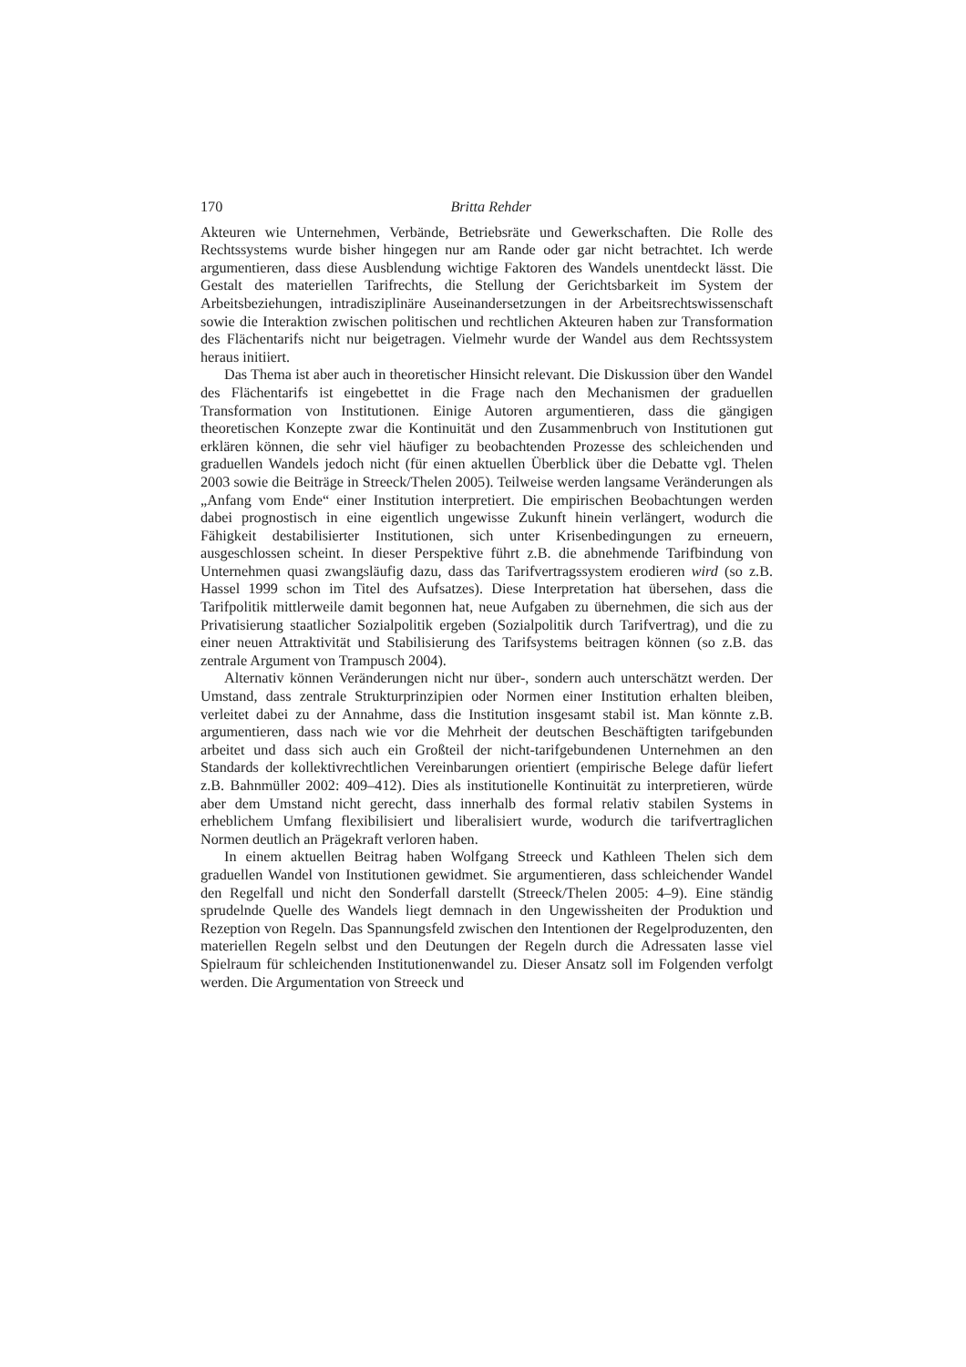170 Britta Rehder
Akteuren wie Unternehmen, Verbände, Betriebsräte und Gewerkschaften. Die Rolle des Rechtssystems wurde bisher hingegen nur am Rande oder gar nicht betrachtet. Ich werde argumentieren, dass diese Ausblendung wichtige Faktoren des Wandels unentdeckt lässt. Die Gestalt des materiellen Tarifrechts, die Stellung der Gerichtsbarkeit im System der Arbeitsbeziehungen, intradisziplinäre Auseinandersetzungen in der Arbeitsrechtswissenschaft sowie die Interaktion zwischen politischen und rechtlichen Akteuren haben zur Transformation des Flächentarifs nicht nur beigetragen. Vielmehr wurde der Wandel aus dem Rechtssystem heraus initiiert.
Das Thema ist aber auch in theoretischer Hinsicht relevant. Die Diskussion über den Wandel des Flächentarifs ist eingebettet in die Frage nach den Mechanismen der graduellen Transformation von Institutionen. Einige Autoren argumentieren, dass die gängigen theoretischen Konzepte zwar die Kontinuität und den Zusammenbruch von Institutionen gut erklären können, die sehr viel häufiger zu beobachtenden Prozesse des schleichenden und graduellen Wandels jedoch nicht (für einen aktuellen Überblick über die Debatte vgl. Thelen 2003 sowie die Beiträge in Streeck/Thelen 2005). Teilweise werden langsame Veränderungen als „Anfang vom Ende“ einer Institution interpretiert. Die empirischen Beobachtungen werden dabei prognostisch in eine eigentlich ungewisse Zukunft hinein verlängert, wodurch die Fähigkeit destabilisierter Institutionen, sich unter Krisenbedingungen zu erneuern, ausgeschlossen scheint. In dieser Perspektive führt z.B. die abnehmende Tarifbindung von Unternehmen quasi zwangsläufig dazu, dass das Tarifvertragssystem erodieren wird (so z.B. Hassel 1999 schon im Titel des Aufsatzes). Diese Interpretation hat übersehen, dass die Tarifpolitik mittlerweile damit begonnen hat, neue Aufgaben zu übernehmen, die sich aus der Privatisierung staatlicher Sozialpolitik ergeben (Sozialpolitik durch Tarifvertrag), und die zu einer neuen Attraktivität und Stabilisierung des Tarifsystems beitragen können (so z.B. das zentrale Argument von Trampusch 2004).
Alternativ können Veränderungen nicht nur über-, sondern auch unterschätzt werden. Der Umstand, dass zentrale Strukturprinzipien oder Normen einer Institution erhalten bleiben, verleitet dabei zu der Annahme, dass die Institution insgesamt stabil ist. Man könnte z.B. argumentieren, dass nach wie vor die Mehrheit der deutschen Beschäftigten tarifgebunden arbeitet und dass sich auch ein Großteil der nicht-tarifgebundenen Unternehmen an den Standards der kollektivrechtlichen Vereinbarungen orientiert (empirische Belege dafür liefert z.B. Bahnmüller 2002: 409–412). Dies als institutionelle Kontinuität zu interpretieren, würde aber dem Umstand nicht gerecht, dass innerhalb des formal relativ stabilen Systems in erheblichem Umfang flexibilisiert und liberalisiert wurde, wodurch die tarifvertraglichen Normen deutlich an Prägekraft verloren haben.
In einem aktuellen Beitrag haben Wolfgang Streeck und Kathleen Thelen sich dem graduellen Wandel von Institutionen gewidmet. Sie argumentieren, dass schleichender Wandel den Regelfall und nicht den Sonderfall darstellt (Streeck/Thelen 2005: 4–9). Eine ständig sprudelnde Quelle des Wandels liegt demnach in den Ungewissheiten der Produktion und Rezeption von Regeln. Das Spannungsfeld zwischen den Intentionen der Regelproduzenten, den materiellen Regeln selbst und den Deutungen der Regeln durch die Adressaten lasse viel Spielraum für schleichenden Institutionenwandel zu. Dieser Ansatz soll im Folgenden verfolgt werden. Die Argumentation von Streeck und